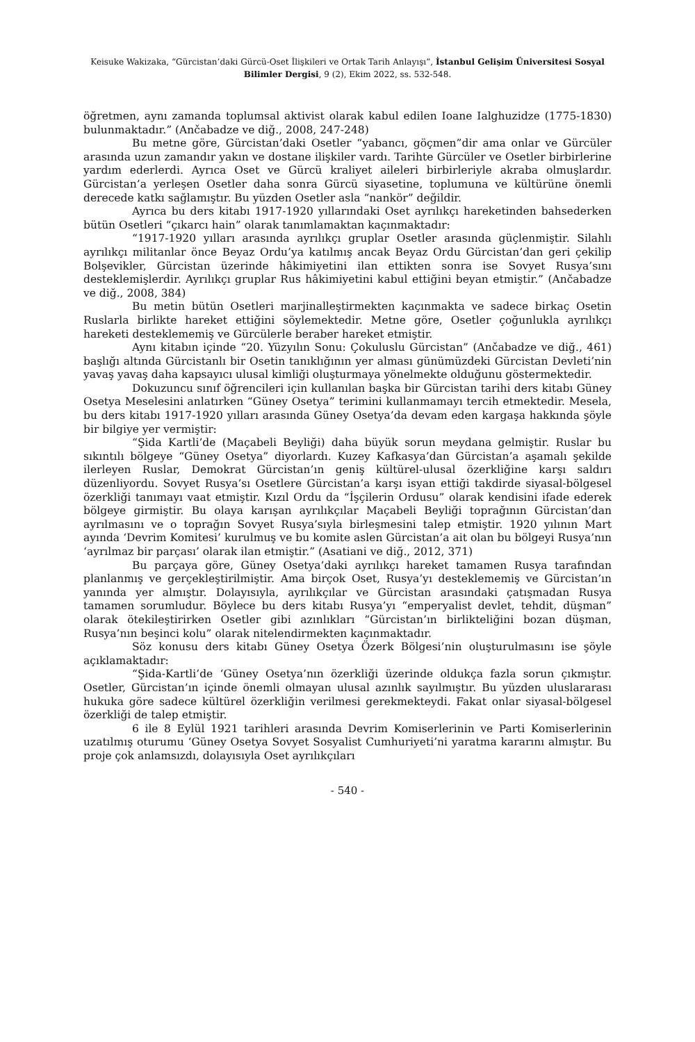Keisuke Wakizaka, “Gürcistan’daki Gürcü-Oset İlişkileri ve Ortak Tarih Anlayışı”, İstanbul Gelişim Üniversitesi Sosyal Bilimler Dergisi, 9 (2), Ekim 2022, ss. 532-548.
öğretmen, aynı zamanda toplumsal aktivist olarak kabul edilen Ioane Ialghuzidze (1775-1830) bulunmaktadır.” (Ančabadze ve diğ., 2008, 247-248)
Bu metne göre, Gürcistan’daki Osetler “yabancı, göçmen”dir ama onlar ve Gürcüler arasında uzun zamandır yakın ve dostane ilişkiler vardı. Tarihte Gürcüler ve Osetler birbirlerine yardım ederlerdi. Ayrıca Oset ve Gürcü kraliyet aileleri birbirleriyle akraba olmuşlardır. Gürcistan’a yerleşen Osetler daha sonra Gürcü siyasetine, toplumuna ve kültürüne önemli derecede katkı sağlamıştır. Bu yüzden Osetler asla “nankör” değildir.
Ayrıca bu ders kitabı 1917-1920 yıllarındaki Oset ayrılıkçı hareketinden bahsederken bütün Osetleri “çıkarcı hain” olarak tanımlamaktan kaçınmaktadır:
“1917-1920 yılları arasında ayrılıkçı gruplar Osetler arasında güçlenmiştir. Silahlı ayrılıkçı militanlar önce Beyaz Ordu’ya katılmış ancak Beyaz Ordu Gürcistan’dan geri çekilip Bolşevikler, Gürcistan üzerinde hâkimiyetini ilan ettikten sonra ise Sovyet Rusya’sını desteklemişlerdir. Ayrılıkçı gruplar Rus hâkimiyetini kabul ettiğini beyan etmiştir.” (Ančabadze ve diğ., 2008, 384)
Bu metin bütün Osetleri marjinalleştirmekten kaçınmakta ve sadece birkaç Osetin Ruslarla birlikte hareket ettiğini söylemektedir. Metne göre, Osetler çoğunlukla ayrılıkçı hareketi desteklememiş ve Gürcülerle beraber hareket etmiştir.
Aynı kitabın içinde “20. Yüzyılın Sonu: Çokuluslu Gürcistan” (Ančabadze ve diğ., 461) başlığı altında Gürcistanlı bir Osetin tanıklığının yer alması günümüzdeki Gürcistan Devleti’nin yavaş yavaş daha kapsayıcı ulusal kimliği oluşturmaya yönelmekte olduğunu göstermektedir.
Dokuzuncu sınıf öğrencileri için kullanılan başka bir Gürcistan tarihi ders kitabı Güney Osetya Meselesini anlatırken “Güney Osetya” terimini kullanmamayı tercih etmektedir. Mesela, bu ders kitabı 1917-1920 yılları arasında Güney Osetya’da devam eden kargaşa hakkında şöyle bir bilgiye yer vermiştir:
“Şida Kartli’de (Maçabeli Beyliği) daha büyük sorun meydana gelmiştir. Ruslar bu sıkıntılı bölgeye “Güney Osetya” diyorlardı. Kuzey Kafkasya’dan Gürcistan’a aşamalı şekilde ilerleyen Ruslar, Demokrat Gürcistan’ın geniş kültürel-ulusal özerkliğine karşı saldırı düzenliyordu. Sovyet Rusya’sı Osetlere Gürcistan’a karşı isyan ettiği takdirde siyasal-bölgesel özerkliği tanımayı vaat etmiştir. Kızıl Ordu da “İşçilerin Ordusu” olarak kendisini ifade ederek bölgeye girmiştir. Bu olaya karışan ayrılıkçılar Maçabeli Beyliği toprağının Gürcistan’dan ayrılmasını ve o toprağın Sovyet Rusya’sıyla birleşmesini talep etmiştir. 1920 yılının Mart ayında ‘Devrim Komitesi’ kurulmuş ve bu komite aslen Gürcistan’a ait olan bu bölgeyi Rusya’nın ‘ayrılmaz bir parçası’ olarak ilan etmiştir.” (Asatiani ve diğ., 2012, 371)
Bu parçaya göre, Güney Osetya’daki ayrılıkçı hareket tamamen Rusya tarafından planlanmış ve gerçekleştirilmiştir. Ama birçok Oset, Rusya’yı desteklememiş ve Gürcistan’ın yanında yer almıştır. Dolayısıyla, ayrılıkçılar ve Gürcistan arasındaki çatışmadan Rusya tamamen sorumludur. Böylece bu ders kitabı Rusya’yı “emperyalist devlet, tehdit, düşman” olarak ötekileştirirken Osetler gibi azınlıkları “Gürcistan’ın birlikteliğini bozan düşman, Rusya’nın beşinci kolu” olarak nitelendirmekten kaçınmaktadır.
Söz konusu ders kitabı Güney Osetya Özerk Bölgesi’nin oluşturulmasını ise şöyle açıklamaktadır:
“Şida-Kartli’de ‘Güney Osetya’nın özerkliği üzerinde oldukça fazla sorun çıkmıştır. Osetler, Gürcistan’ın içinde önemli olmayan ulusal azınlık sayılmıştır. Bu yüzden uluslararası hukuka göre sadece kültürel özerkliğin verilmesi gerekmekteydi. Fakat onlar siyasal-bölgesel özerkliği de talep etmiştir.
6 ile 8 Eylül 1921 tarihleri arasında Devrim Komiserlerinin ve Parti Komiserlerinin uzatılmış oturumu ‘Güney Osetya Sovyet Sosyalist Cumhuriyeti’ni yaratma kararını almıştır. Bu proje çok anlamsızdı, dolayısıyla Oset ayrılıkçıları
- 540 -